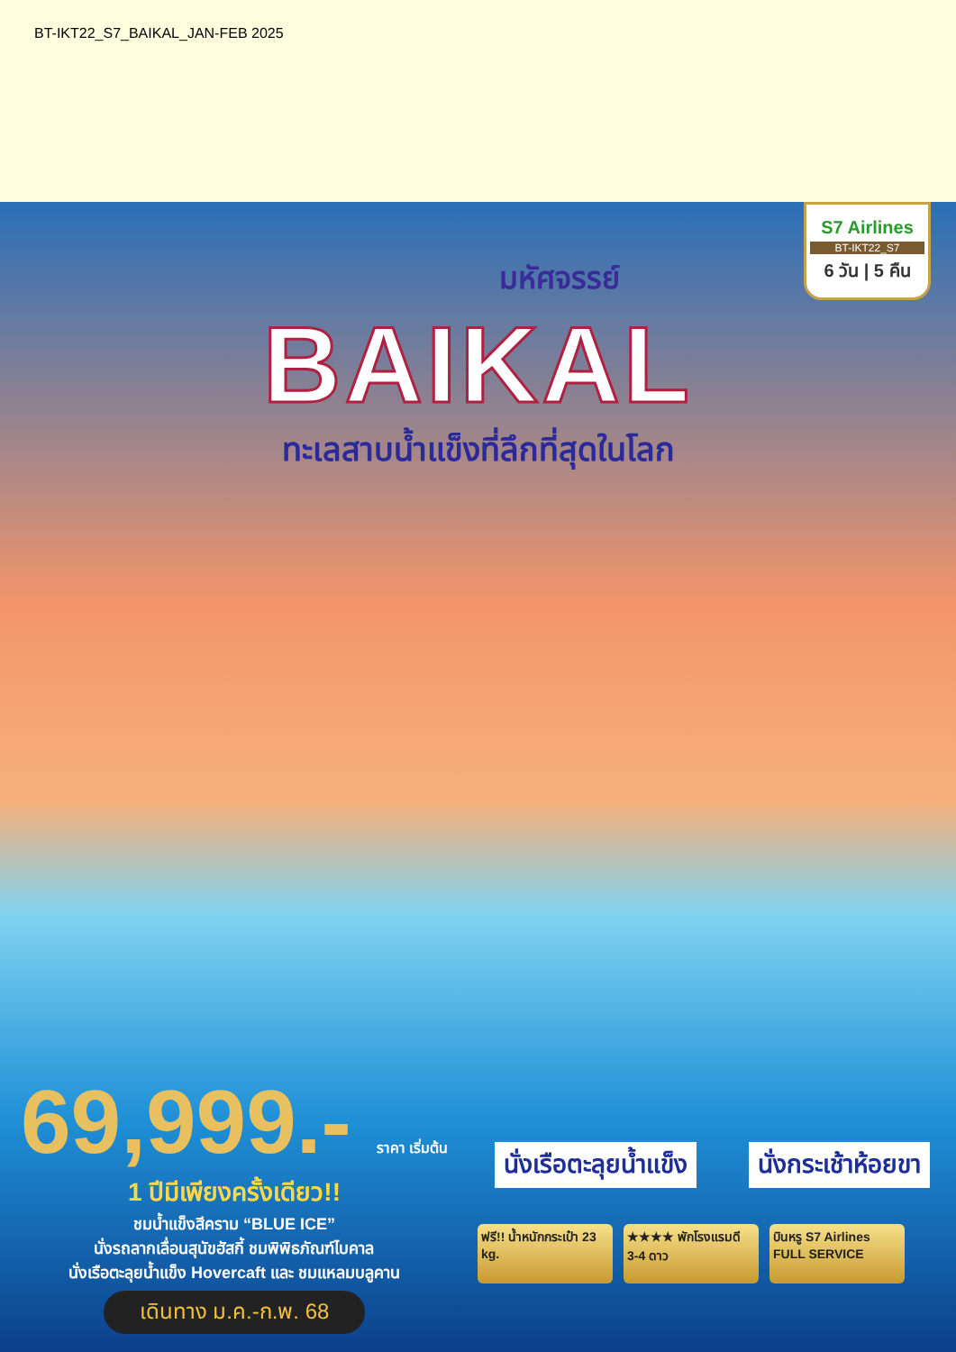BT-IKT22_S7_BAIKAL_JAN-FEB 2025
S7 Airlines
BT-IKT22_S7
6 วัน | 5 คืน
มหัศจรรย์
BAIKAL
ทะเลสาบน้ำแข็งที่ลึกที่สุดในโลก
69,999.- ราคา เริ่มต้น
1 ปีมีเพียงครั้งเดียว!!
ชมน้ำแข็งสีคราม “BLUE ICE”
นั่งรถลากเลื่อนสุนัขฮัสกี้ ชมพิพิธภัณฑ์ไบคาล
นั่งเรือตะลุยน้ำแข็ง Hovercaft และ ชมแหลมบลูคาน
เดินทาง ม.ค.-ก.พ. 68
นั่งเรือตะลุยน้ำแข็ง นั่งกระเช้าห้อยขา
ฟรี!! น้ำหนักกระเป๋า 23 kg.
★★★★ พักโรงแรมดี 3-4 ดาว
บินหรู S7 Airlines FULL SERVICE